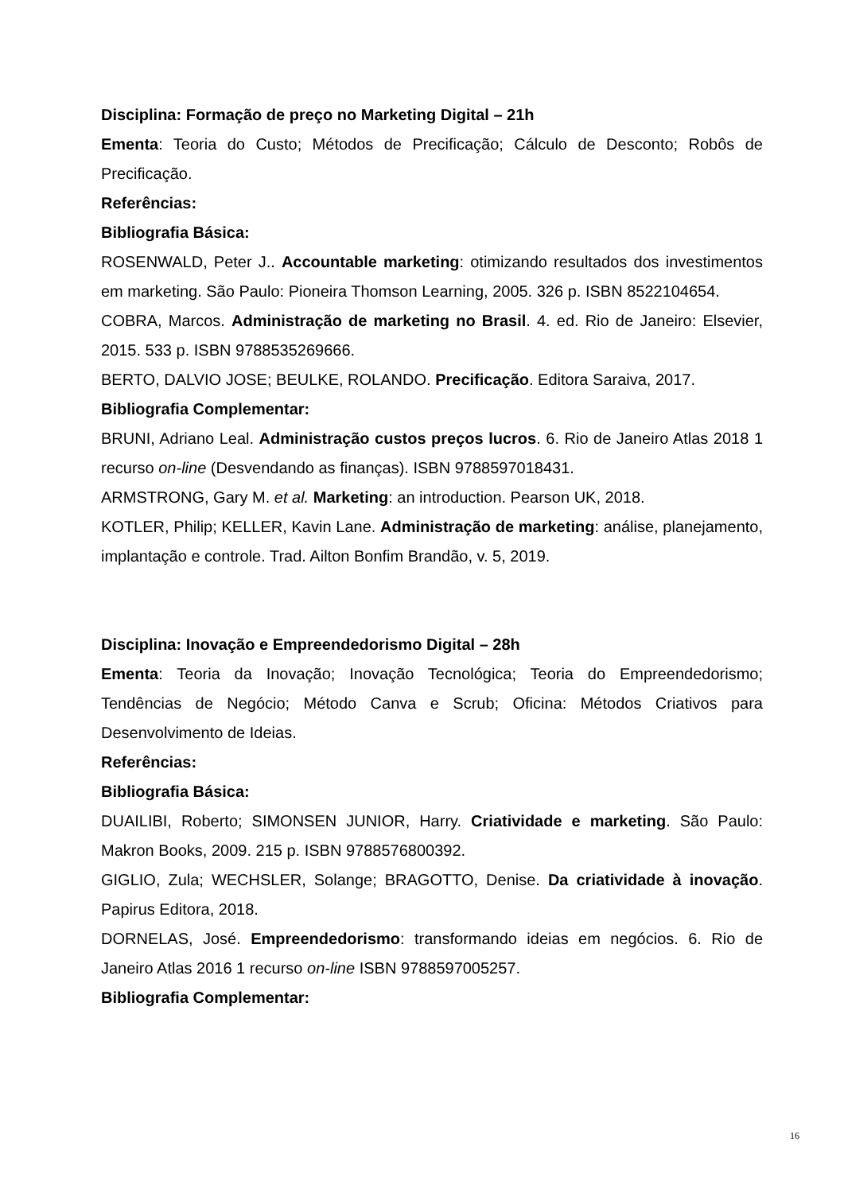Disciplina: Formação de preço no Marketing Digital – 21h
Ementa: Teoria do Custo; Métodos de Precificação; Cálculo de Desconto; Robôs de Precificação.
Referências:
Bibliografia Básica:
ROSENWALD, Peter J.. Accountable marketing: otimizando resultados dos investimentos em marketing. São Paulo: Pioneira Thomson Learning, 2005. 326 p. ISBN 8522104654.
COBRA, Marcos. Administração de marketing no Brasil. 4. ed. Rio de Janeiro: Elsevier, 2015. 533 p. ISBN 9788535269666.
BERTO, DALVIO JOSE; BEULKE, ROLANDO. Precificação. Editora Saraiva, 2017.
Bibliografia Complementar:
BRUNI, Adriano Leal. Administração custos preços lucros. 6. Rio de Janeiro Atlas 2018 1 recurso on-line (Desvendando as finanças). ISBN 9788597018431.
ARMSTRONG, Gary M. et al. Marketing: an introduction. Pearson UK, 2018.
KOTLER, Philip; KELLER, Kavin Lane. Administração de marketing: análise, planejamento, implantação e controle. Trad. Ailton Bonfim Brandão, v. 5, 2019.
Disciplina: Inovação e Empreendedorismo Digital – 28h
Ementa: Teoria da Inovação; Inovação Tecnológica; Teoria do Empreendedorismo; Tendências de Negócio; Método Canva e Scrub; Oficina: Métodos Criativos para Desenvolvimento de Ideias.
Referências:
Bibliografia Básica:
DUAILIBI, Roberto; SIMONSEN JUNIOR, Harry. Criatividade e marketing. São Paulo: Makron Books, 2009. 215 p. ISBN 9788576800392.
GIGLIO, Zula; WECHSLER, Solange; BRAGOTTO, Denise. Da criatividade à inovação. Papirus Editora, 2018.
DORNELAS, José. Empreendedorismo: transformando ideias em negócios. 6. Rio de Janeiro Atlas 2016 1 recurso on-line ISBN 9788597005257.
Bibliografia Complementar:
16